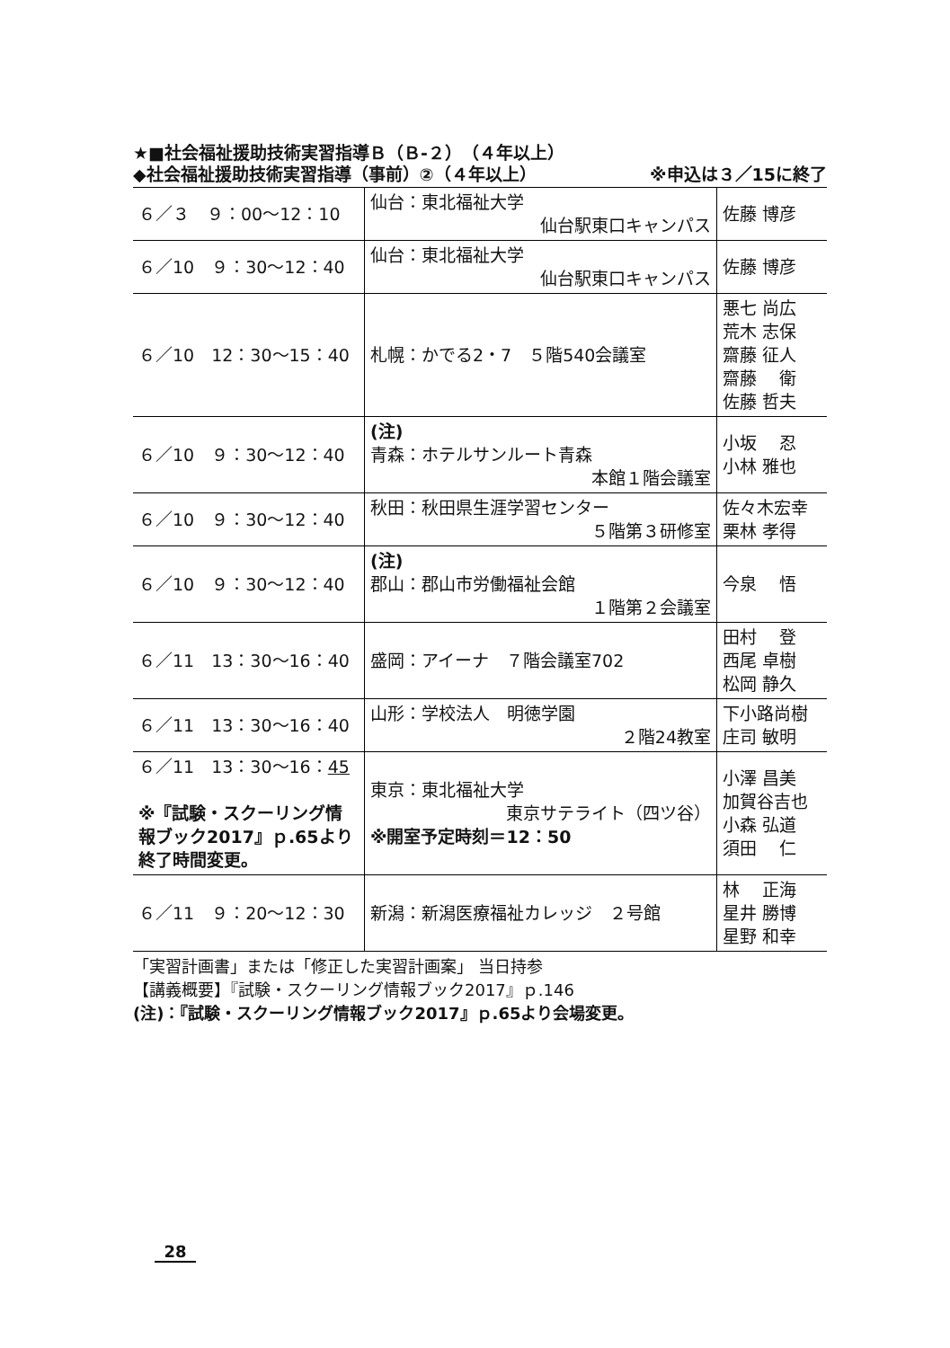★■社会福祉援助技術実習指導Ｂ（Ｂ-２）（４年以上）
◆社会福祉援助技術実習指導（事前）②（４年以上）
※申込は３／15に終了
| ６／３ ９：00〜12：10 | 仙台：東北福祉大学 仙台駅東口キャンパス | 佐藤 博彦 |
| ６／10 ９：30〜12：40 | 仙台：東北福祉大学 仙台駅東口キャンパス | 佐藤 博彦 |
| ６／10 12：30〜15：40 | 札幌：かでる2・7 ５階540会議室 | 悪七 尚広 荒木 志保 齋藤 征人 齋藤 衛 佐藤 哲夫 |
| ６／10 ９：30〜12：40 | (注) 青森：ホテルサンルート青森 本館１階会議室 | 小坂 忍 小林 雅也 |
| ６／10 ９：30〜12：40 | 秋田：秋田県生涯学習センター ５階第３研修室 | 佐々木宏幸 栗林 孝得 |
| ６／10 ９：30〜12：40 | (注) 郡山：郡山市労働福祉会館 １階第２会議室 | 今泉 悟 |
| ６／11 13：30〜16：40 | 盛岡：アイーナ ７階会議室702 | 田村 登 西尾 卓樹 松岡 静久 |
| ６／11 13：30〜16：40 | 山形：学校法人 明徳学園 ２階24教室 | 下小路尚樹 庄司 敏明 |
| ６／11 13：30〜16： 45 ※『試験・スクーリング情報ブック2017』ｐ.65より終了時間変更。 | 東京：東北福祉大学 東京サテライト（四ツ谷） ※開室予定時刻＝12：50 | 小澤 昌美 加賀谷吉也 小森 弘道 須田 仁 |
| ６／11 ９：20〜12：30 | 新潟：新潟医療福祉カレッジ ２号館 | 林 正海 星井 勝博 星野 和幸 |
「実習計画書」または「修正した実習計画案」 当日持参
【講義概要】『試験・スクーリング情報ブック2017』ｐ.146
(注)：『試験・スクーリング情報ブック2017』ｐ.65より会場変更。
28